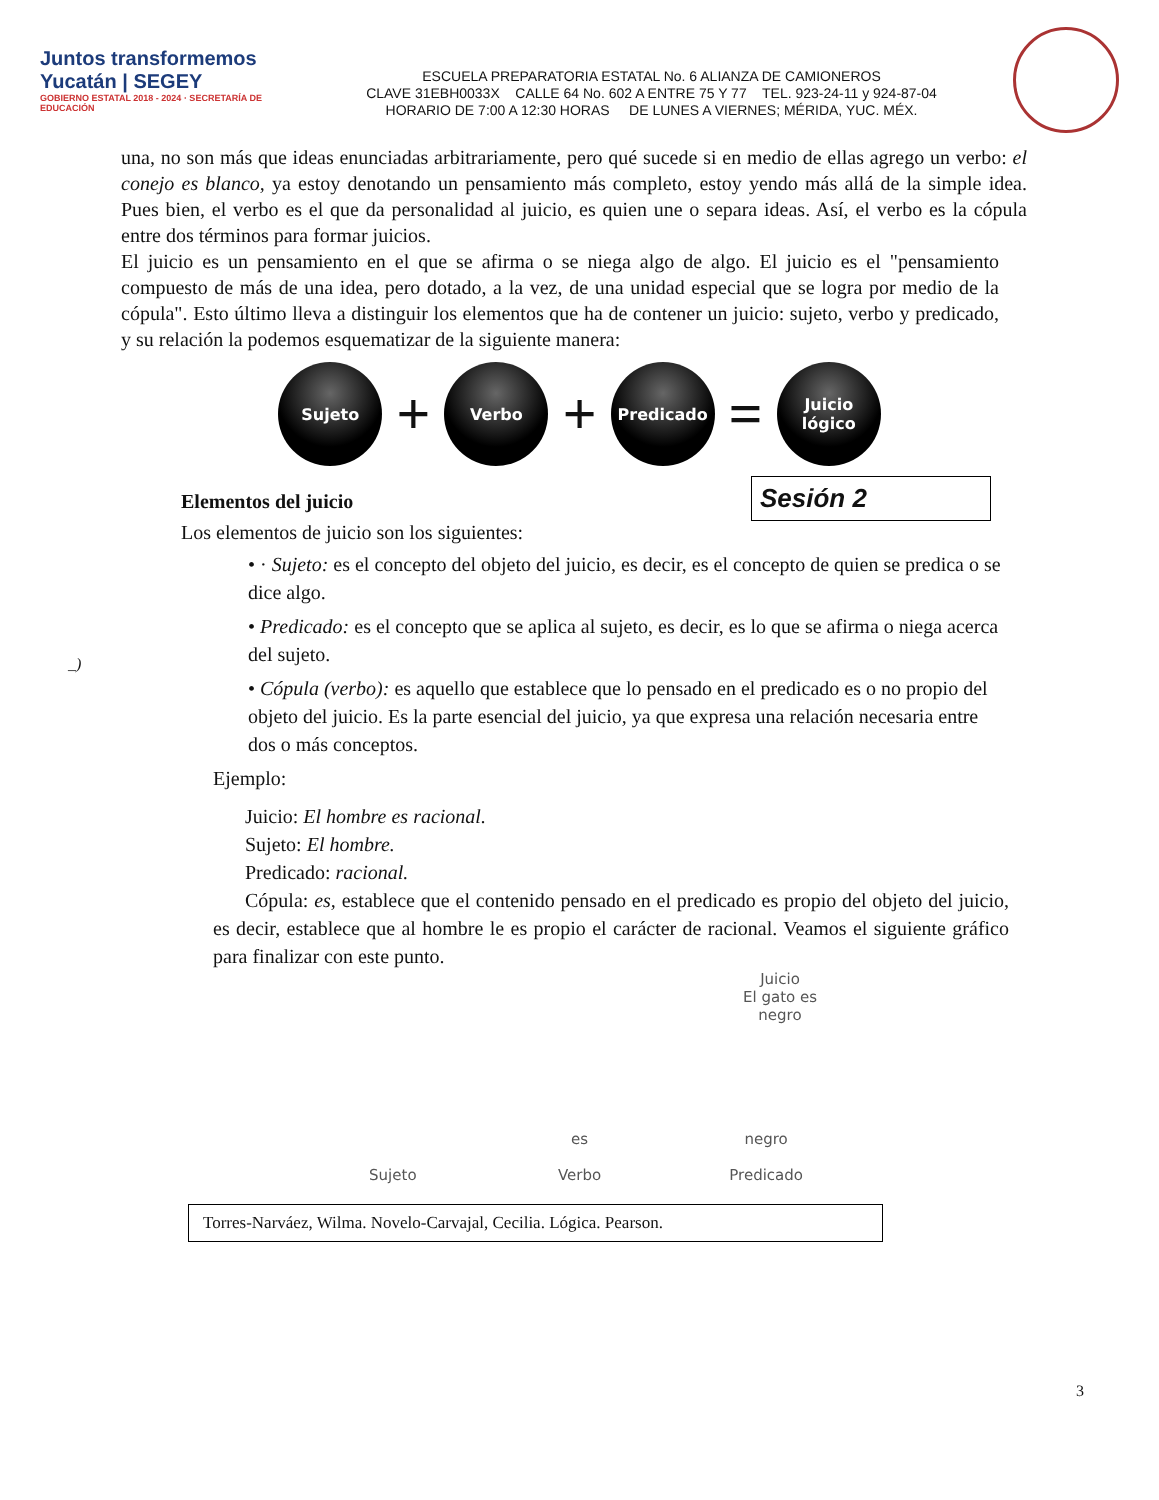Juntos transformemos
Yucatán | SEGEY
GOBIERNO ESTATAL 2018 - 2024 · SECRETARÍA DE EDUCACIÓN
ESCUELA PREPARATORIA ESTATAL No. 6 ALIANZA DE CAMIONEROS
CLAVE 31EBH0033X CALLE 64 No. 602 A ENTRE 75 Y 77 TEL. 923-24-11 y 924-87-04
HORARIO DE 7:00 A 12:30 HORAS DE LUNES A VIERNES; MÉRIDA, YUC. MÉX.
una, no son más que ideas enunciadas arbitrariamente, pero qué sucede si en medio de ellas agrego un verbo: el conejo es blanco, ya estoy denotando un pensamiento más completo, estoy yendo más allá de la simple idea. Pues bien, el verbo es el que da personalidad al juicio, es quien une o separa ideas. Así, el verbo es la cópula entre dos términos para formar juicios.
El juicio es un pensamiento en el que se afirma o se niega algo de algo. El juicio es el "pensamiento compuesto de más de una idea, pero dotado, a la vez, de una unidad especial que se logra por medio de la cópula". Esto último lleva a distinguir los elementos que ha de contener un juicio: sujeto, verbo y predicado, y su relación la podemos esquematizar de la siguiente manera:
Sujeto
+
Verbo
+
Predicado
=
Juicio
lógico
Elementos del juicio
Los elementos de juicio son los siguientes:
Sesión 2
_)
• · Sujeto: es el concepto del objeto del juicio, es decir, es el concepto de quien se predica o se dice algo.
• Predicado: es el concepto que se aplica al sujeto, es decir, es lo que se afirma o niega acerca del sujeto.
• Cópula (verbo): es aquello que establece que lo pensado en el predicado es o no propio del objeto del juicio. Es la parte esencial del juicio, ya que expresa una relación necesaria entre dos o más conceptos.
Ejemplo:
Juicio: El hombre es racional.
Sujeto: El hombre.
Predicado: racional.
Cópula: es, establece que el contenido pensado en el predicado es propio del objeto del juicio, es decir, establece que al hombre le es propio el carácter de racional. Veamos el siguiente gráfico para finalizar con este punto.
Juicio
El gato es
negro
Sujeto
es
Verbo
negro
Predicado
Torres-Narváez, Wilma. Novelo-Carvajal, Cecilia. Lógica. Pearson.
3